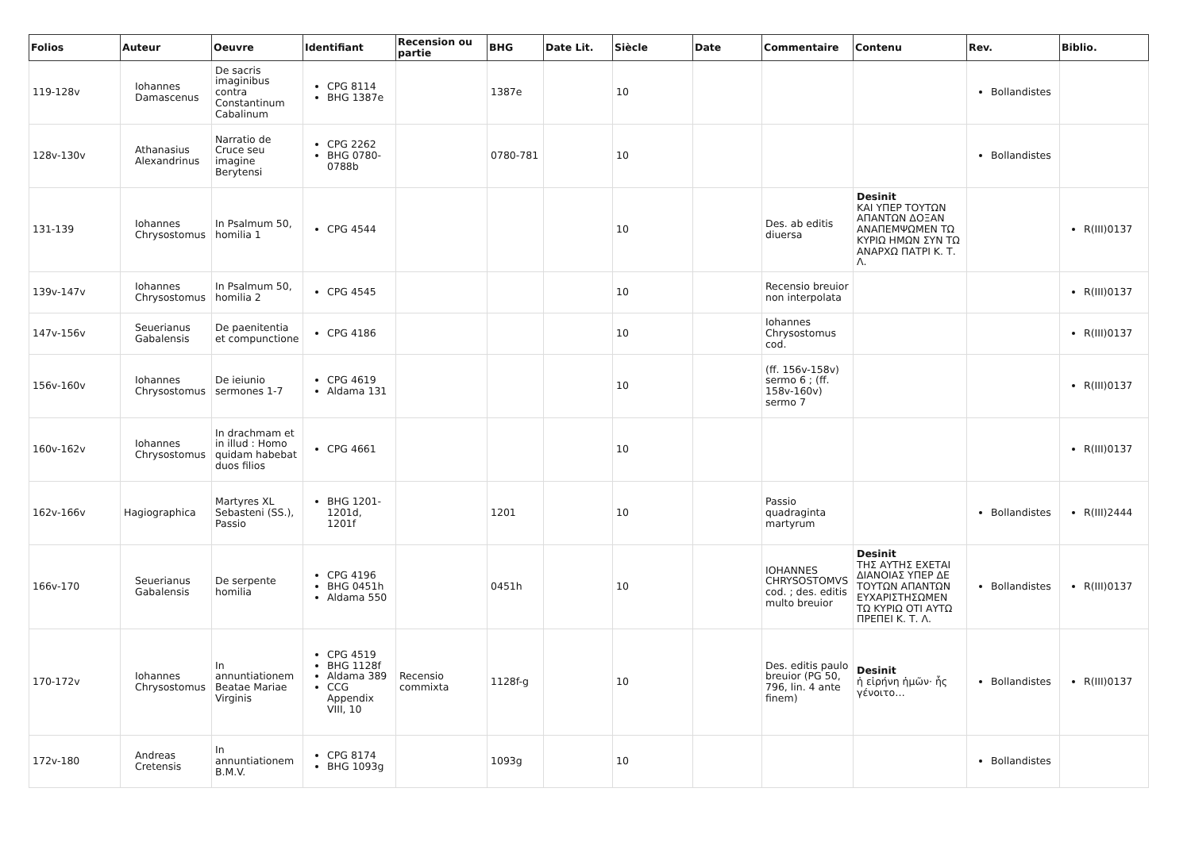| Folios | Auteur | Oeuvre | Identifiant | Recension ou partie | BHG | Date Lit. | Siècle | Date | Commentaire | Contenu | Rev. | Biblio. |
| --- | --- | --- | --- | --- | --- | --- | --- | --- | --- | --- | --- | --- |
| 119-128v | Iohannes Damascenus | De sacris imaginibus contra Constantinum Cabalinum | CPG 8114 BHG 1387e | | 1387e | | 10 | | | | Bollandistes | |
| 128v-130v | Athanasius Alexandrinus | Narratio de Cruce seu imagine Berytensi | CPG 2262 BHG 0780-0788b | | 0780-781 | | 10 | | | | Bollandistes | |
| 131-139 | Iohannes Chrysostomus | In Psalmum 50, homilia 1 | CPG 4544 | | | | 10 | | Des. ab editis diuersa | Desinit ΚΑΙ ΥΠΕΡ ΤΟΥΤΩΝ ΑΠΑΝΤΩΝ ΔΟΞΑΝ ΑΝΑΠΕΜΨΩΜΕΝ ΤΩ ΚΥΡΙΩ ΗΜΩΝ ΣΥΝ ΤΩ ΑΝΑΡΧΩ ΠΑΤΡΙ Κ. Τ. Λ. | | R(III)0137 |
| 139v-147v | Iohannes Chrysostomus | In Psalmum 50, homilia 2 | CPG 4545 | | | | 10 | | Recensio breuior non interpolata | | | R(III)0137 |
| 147v-156v | Seuerianus Gabalensis | De paenitentia et compunctione | CPG 4186 | | | | 10 | | Iohannes Chrysostomus cod. | | | R(III)0137 |
| 156v-160v | Iohannes Chrysostomus | De ieiunio sermones 1-7 | CPG 4619 Aldama 131 | | | | 10 | | (ff. 156v-158v) sermo 6 ; (ff. 158v-160v) sermo 7 | | | R(III)0137 |
| 160v-162v | Iohannes Chrysostomus | In drachmam et in illud : Homo quidam habebat duos filios | CPG 4661 | | | | 10 | | | | | R(III)0137 |
| 162v-166v | Hagiographica | Martyres XL Sebasteni (SS.), Passio | BHG 1201-1201d, 1201f | | 1201 | | 10 | | Passio quadraginta martyrum | | Bollandistes | R(III)2444 |
| 166v-170 | Seuerianus Gabalensis | De serpente homilia | CPG 4196 BHG 0451h Aldama 550 | | 0451h | | 10 | | IOHANNES CHRYSOSTOMVS cod. ; des. editis multo breuior | Desinit ΤΗΣ ΑΥΤΗΣ ΕΧΕΤΑΙ ΔΙΑΝΟΙΑΣ ΥΠΕΡ ΔΕ ΤΟΥΤΩΝ ΑΠΑΝΤΩΝ ΕΥΧΑΡΙΣΤΗΣΩΜΕΝ ΤΩ ΚΥΡΙΩ ΟΤΙ ΑΥΤΩ ΠΡΕΠΕΙ Κ. Τ. Λ. | Bollandistes | R(III)0137 |
| 170-172v | Iohannes Chrysostomus | In annuntiationem Beatae Mariae Virginis | CPG 4519 BHG 1128f Aldama 389 CCG Appendix VIII, 10 | Recensio commixta | 1128f-g | | 10 | | Des. editis paulo breuior (PG 50, 796, lin. 4 ante finem) | Desinit ἡ εἰρήνη ἡμῶν· ἧς γένοιτο… | Bollandistes | R(III)0137 |
| 172v-180 | Andreas Cretensis | In annuntiationem B.M.V. | CPG 8174 BHG 1093g | | 1093g | | 10 | | | | Bollandistes | |